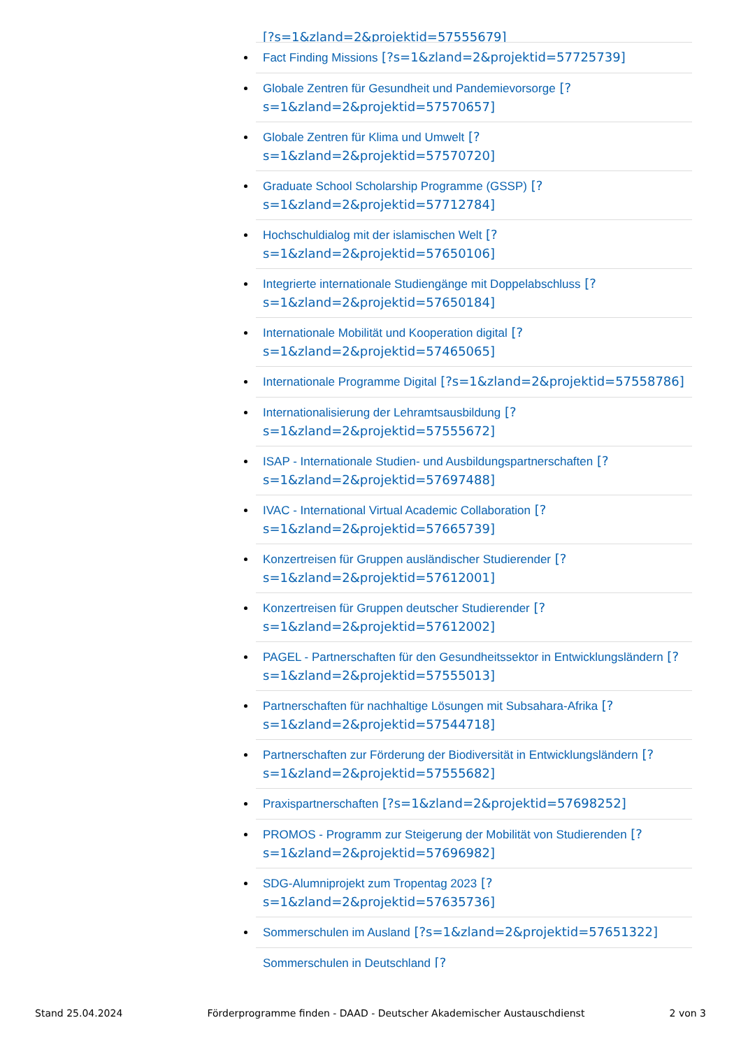[?s=1&zland=2&projektid=57555679]
Fact Finding Missions [?s=1&zland=2&projektid=57725739]
Globale Zentren für Gesundheit und Pandemievorsorge [?s=1&zland=2&projektid=57570657]
Globale Zentren für Klima und Umwelt [?s=1&zland=2&projektid=57570720]
Graduate School Scholarship Programme (GSSP) [?s=1&zland=2&projektid=57712784]
Hochschuldialog mit der islamischen Welt [?s=1&zland=2&projektid=57650106]
Integrierte internationale Studiengänge mit Doppelabschluss [?s=1&zland=2&projektid=57650184]
Internationale Mobilität und Kooperation digital [?s=1&zland=2&projektid=57465065]
Internationale Programme Digital [?s=1&zland=2&projektid=57558786]
Internationalisierung der Lehramtsausbildung [?s=1&zland=2&projektid=57555672]
ISAP - Internationale Studien- und Ausbildungspartnerschaften [?s=1&zland=2&projektid=57697488]
IVAC - International Virtual Academic Collaboration [?s=1&zland=2&projektid=57665739]
Konzertreisen für Gruppen ausländischer Studierender [?s=1&zland=2&projektid=57612001]
Konzertreisen für Gruppen deutscher Studierender [?s=1&zland=2&projektid=57612002]
PAGEL - Partnerschaften für den Gesundheitssektor in Entwicklungsländern [?s=1&zland=2&projektid=57555013]
Partnerschaften für nachhaltige Lösungen mit Subsahara-Afrika [?s=1&zland=2&projektid=57544718]
Partnerschaften zur Förderung der Biodiversität in Entwicklungsländern [?s=1&zland=2&projektid=57555682]
Praxispartnerschaften [?s=1&zland=2&projektid=57698252]
PROMOS - Programm zur Steigerung der Mobilität von Studierenden [?s=1&zland=2&projektid=57696982]
SDG-Alumniprojekt zum Tropentag 2023 [?s=1&zland=2&projektid=57635736]
Sommerschulen im Ausland [?s=1&zland=2&projektid=57651322]
Sommerschulen in Deutschland [?
Stand 25.04.2024 Förderprogramme finden - DAAD - Deutscher Akademischer Austauschdienst 2 von 3